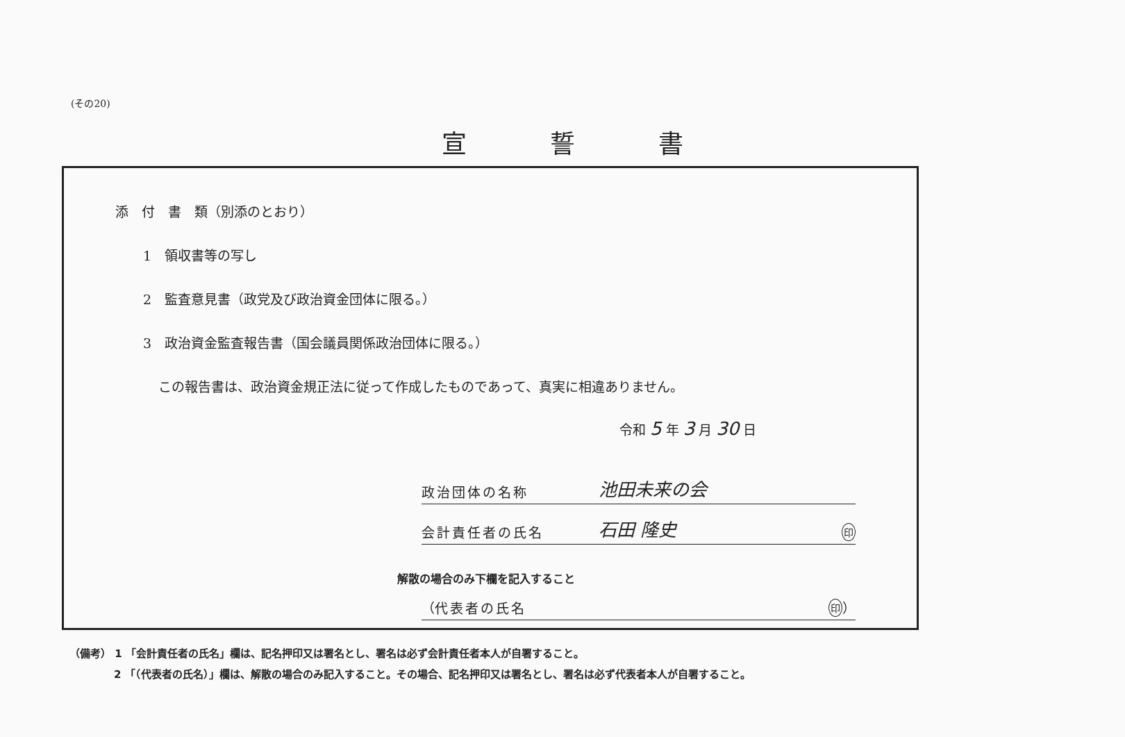(その20)
宣誓書
添　付　書　類（別添のとおり）
1　領収書等の写し
2　監査意見書（政党及び政治資金団体に限る。）
3　政治資金監査報告書（国会議員関係政治団体に限る。）
この報告書は、政治資金規正法に従って作成したものであって、真実に相違ありません。
令和 5 年 3 月 30 日
政治団体の名称 池田未来の会
会計責任者の氏名 石田 隆史 印
解散の場合のみ下欄を記入すること
（ 代表者の氏名 印 ）
（備考） 1 「会計責任者の氏名」欄は、記名押印又は署名とし、署名は必ず会計責任者本人が自署すること。
2 「（代表者の氏名）」欄は、解散の場合のみ記入すること。その場合、記名押印又は署名とし、署名は必ず代表者本人が自署すること。